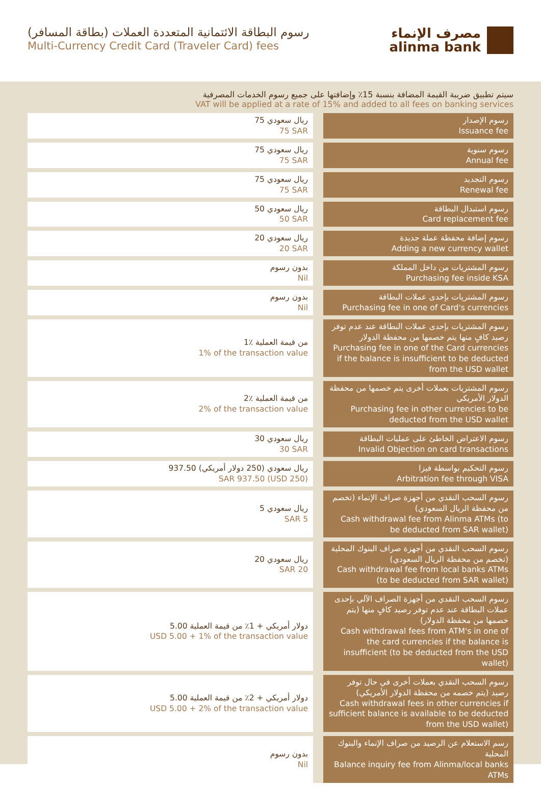رسوم البطاقة الائتمانية المتعددة العملات (بطاقة المسافر)
Multi-Currency Credit Card (Traveler Card) fees
مصرف الإنماء
alinma bank
سيتم تطبيق ضريبة القيمة المضافة بنسبة 15٪ وإضافتها على جميع رسوم الخدمات المصرفية
VAT will be applied at a rate of 15% and added to all fees on banking services
| 75 ريال سعودي 75 SAR | رسوم الإصدار Issuance fee |
| 75 ريال سعودي 75 SAR | رسوم سنوية Annual fee |
| 75 ريال سعودي 75 SAR | رسوم التجديد Renewal fee |
| 50 ريال سعودي 50 SAR | رسوم استبدال البطاقة Card replacement fee |
| 20 ريال سعودي 20 SAR | رسوم إضافة محفظة عملة جديدة Adding a new currency wallet |
| بدون رسوم Nil | رسوم المشتريات من داخل المملكة Purchasing fee inside KSA |
| بدون رسوم Nil | رسوم المشتريات بإحدى عملات البطاقة Purchasing fee in one of Card's currencies |
| 1٪ من قيمة العملية 1% of the transaction value | رسوم المشتريات بإحدى عملات البطاقة عند عدم توفر رصيد كافٍ منها يتم خصمها من محفظة الدولار Purchasing fee in one of the Card currencies if the balance is insufficient to be deducted from the USD wallet |
| 2٪ من قيمة العملية 2% of the transaction value | رسوم المشتريات بعملات أخرى يتم خصمها من محفظة الدولار الأمريكي Purchasing fee in other currencies to be deducted from the USD wallet |
| 30 ريال سعودي 30 SAR | رسوم الاعتراض الخاطئ على عمليات البطاقة Invalid Objection on card transactions |
| 937.50 ريال سعودي (250 دولار أمريكي) SAR 937.50 (USD 250) | رسوم التحكيم بواسطة فيزا Arbitration fee through VISA |
| 5 ريال سعودي SAR 5 | رسوم السحب النقدي من أجهزة صراف الإنماء (تخصم من محفظة الريال السعودي) Cash withdrawal fee from Alinma ATMs (to be deducted from SAR wallet) |
| 20 ريال سعودي SAR 20 | رسوم السحب النقدي من أجهزة صراف البنوك المحلية (تخصم من محفظة الريال السعودي) Cash withdrawal fee from local banks ATMs (to be deducted from SAR wallet) |
| 5.00 دولار أمريكي + 1٪ من قيمة العملية USD 5.00 + 1% of the transaction value | رسوم السحب النقدي من أجهزة الصراف الآلي بإحدى عملات البطاقة عند عدم توفر رصيد كافٍ منها (يتم خصمها من محفظة الدولار) Cash withdrawal fees from ATM's in one of the card currencies if the balance is insufficient (to be deducted from the USD wallet) |
| 5.00 دولار أمريكي + 2٪ من قيمة العملية USD 5.00 + 2% of the transaction value | رسوم السحب النقدي بعملات أخرى في حال توفر رصيد (يتم خصمه من محفظة الدولار الأمريكي) Cash withdrawal fees in other currencies if sufficient balance is available to be deducted from the USD wallet) |
| بدون رسوم Nil | رسم الاستعلام عن الرصيد من صراف الإنماء والبنوك المحلية Balance inquiry fee from Alinma/local banks ATMs |